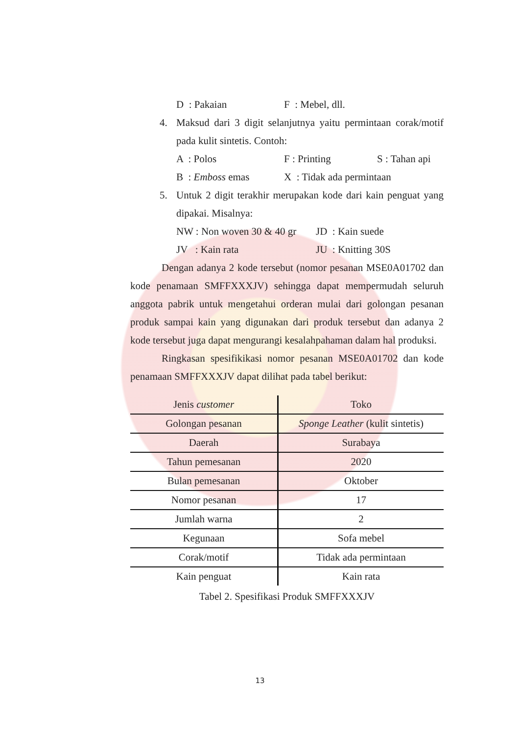D : Pakaian F : Mebel, dll.
4. Maksud dari 3 digit selanjutnya yaitu permintaan corak/motif pada kulit sintetis. Contoh:
A : Polos F : Printing S : Tahan api
B : Emboss emas X : Tidak ada permintaan
5. Untuk 2 digit terakhir merupakan kode dari kain penguat yang dipakai. Misalnya:
NW : Non woven 30 & 40 gr JD : Kain suede
JV : Kain rata JU : Knitting 30S
Dengan adanya 2 kode tersebut (nomor pesanan MSE0A01702 dan kode penamaan SMFFXXXJV) sehingga dapat mempermudah seluruh anggota pabrik untuk mengetahui orderan mulai dari golongan pesanan produk sampai kain yang digunakan dari produk tersebut dan adanya 2 kode tersebut juga dapat mengurangi kesalahpahaman dalam hal produksi.
Ringkasan spesifikikasi nomor pesanan MSE0A01702 dan kode penamaan SMFFXXXJV dapat dilihat pada tabel berikut:
| Jenis customer | Toko |
| Golongan pesanan | Sponge Leather (kulit sintetis) |
| Daerah | Surabaya |
| Tahun pemesanan | 2020 |
| Bulan pemesanan | Oktober |
| Nomor pesanan | 17 |
| Jumlah warna | 2 |
| Kegunaan | Sofa mebel |
| Corak/motif | Tidak ada permintaan |
| Kain penguat | Kain rata |
Tabel 2. Spesifikasi Produk SMFFXXXJV
13